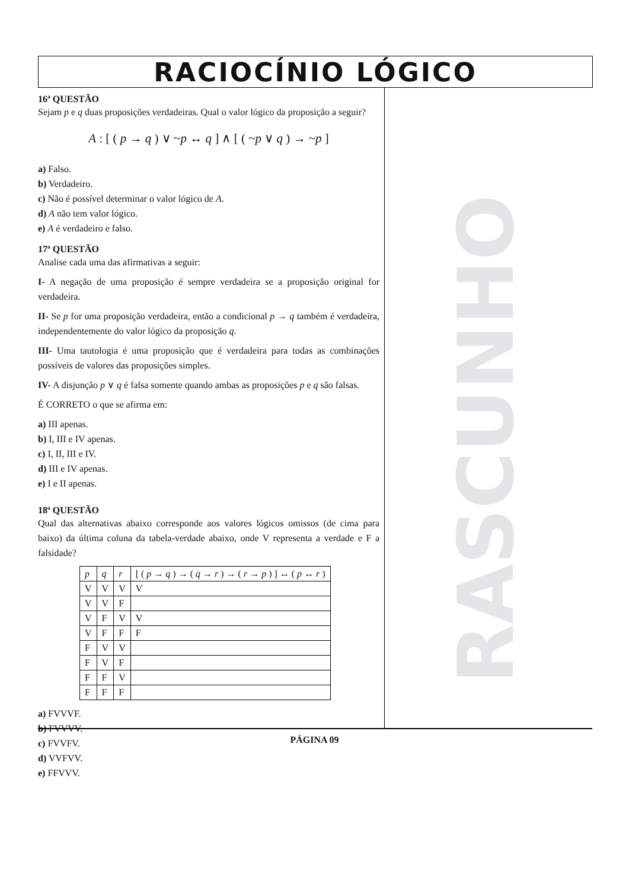RACIOCÍNIO LÓGICO
16ª QUESTÃO
Sejam p e q duas proposições verdadeiras. Qual o valor lógico da proposição a seguir?
A : [ ( p → q ) ∨ ~p ↔ q ] ∧ [ ( ~p ∨ q ) → ~p ]
a) Falso.
b) Verdadeiro.
c) Não é possível determinar o valor lógico de A.
d) A não tem valor lógico.
e) A é verdadeiro e falso.
17ª QUESTÃO
Analise cada uma das afirmativas a seguir:
I- A negação de uma proposição é sempre verdadeira se a proposição original for verdadeira.
II- Se p for uma proposição verdadeira, então a condicional p → q também é verdadeira, independentemente do valor lógico da proposição q.
III- Uma tautologia é uma proposição que é verdadeira para todas as combinações possíveis de valores das proposições simples.
IV- A disjunção p ∨ q é falsa somente quando ambas as proposições p e q são falsas.
É CORRETO o que se afirma em:
a) III apenas.
b) I, III e IV apenas.
c) I, II, III e IV.
d) III e IV apenas.
e) I e II apenas.
18ª QUESTÃO
Qual das alternativas abaixo corresponde aos valores lógicos omissos (de cima para baixo) da última coluna da tabela-verdade abaixo, onde V representa a verdade e F a falsidade?
| p | q | r | [ ( p → q ) → ( q → r ) → ( r → p ) ] ↔ ( p ↔ r ) |
| V | V | V | V |
| V | V | F | |
| V | F | V | V |
| V | F | F | F |
| F | V | V | |
| F | V | F | |
| F | F | V | |
| F | F | F | |
a) FVVVF.
b) FVVVV.
c) FVVFV.
d) VVFVV.
e) FFVVV.
RASCUNHO
PÁGINA 09